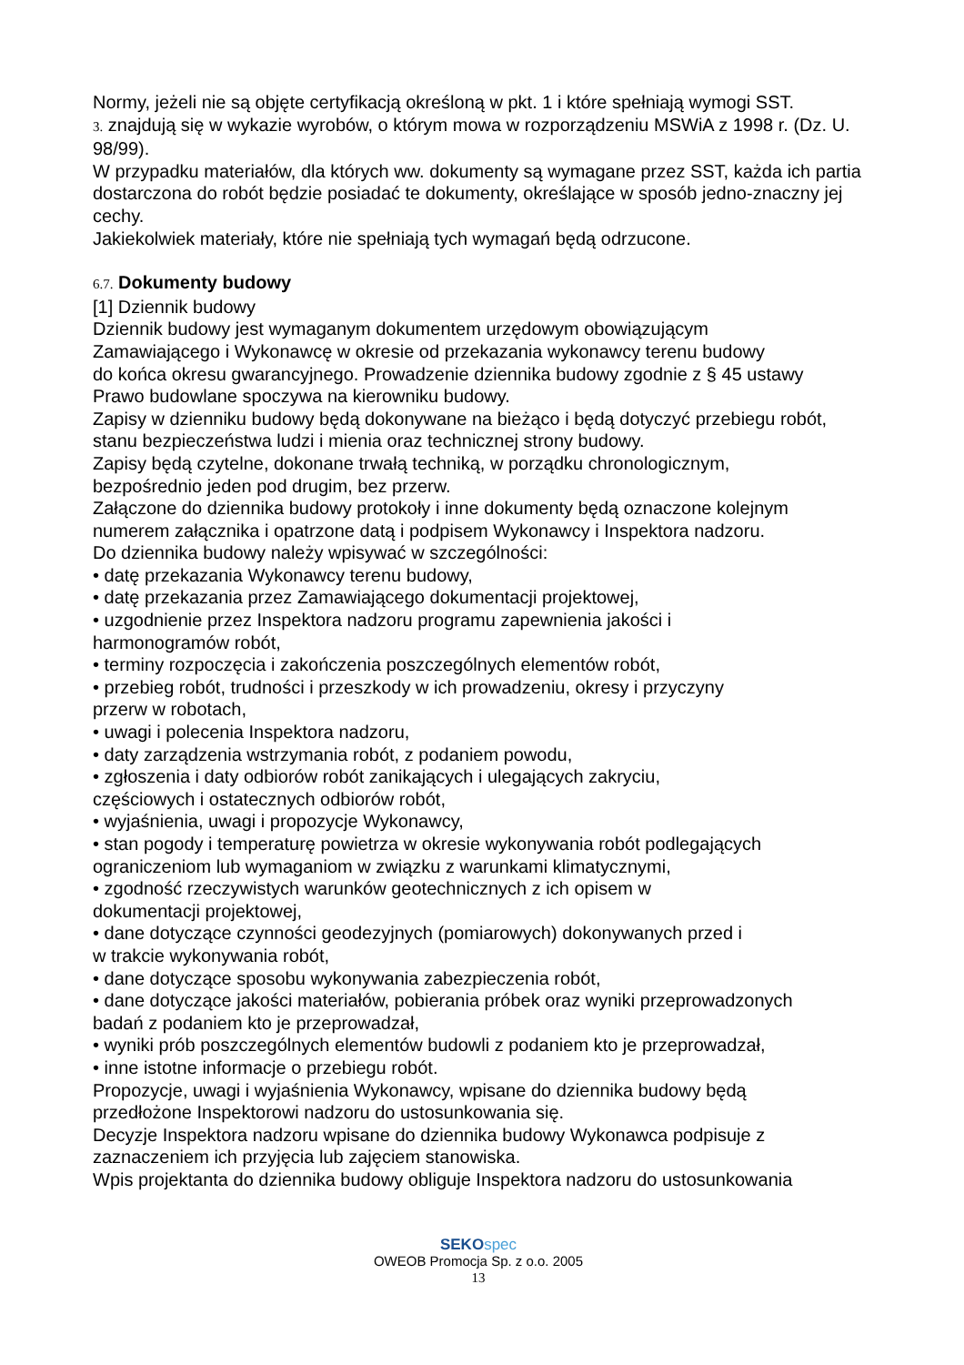Normy, jeżeli nie są objęte certyfikacją określoną w pkt. 1 i które spełniają wymogi SST.
3. znajdują się w wykazie wyrobów, o którym mowa w rozporządzeniu MSWiA z 1998 r. (Dz. U. 98/99).
W przypadku materiałów, dla których ww. dokumenty są wymagane przez SST, każda ich partia dostarczona do robót będzie posiadać te dokumenty, określające w sposób jedno-znaczny jej cechy.
Jakiekolwiek materiały, które nie spełniają tych wymagań będą odrzucone.
6.7. Dokumenty budowy
[1] Dziennik budowy
Dziennik budowy jest wymaganym dokumentem urzędowym obowiązującym
Zamawiającego i Wykonawcę w okresie od przekazania wykonawcy terenu budowy
do końca okresu gwarancyjnego. Prowadzenie dziennika budowy zgodnie z § 45 ustawy
Prawo budowlane spoczywa na kierowniku budowy.
Zapisy w dzienniku budowy będą dokonywane na bieżąco i będą dotyczyć przebiegu robót, stanu bezpieczeństwa ludzi i mienia oraz technicznej strony budowy.
Zapisy będą czytelne, dokonane trwałą techniką, w porządku chronologicznym,
bezpośrednio jeden pod drugim, bez przerw.
Załączone do dziennika budowy protokoły i inne dokumenty będą oznaczone kolejnym numerem załącznika i opatrzone datą i podpisem Wykonawcy i Inspektora nadzoru.
Do dziennika budowy należy wpisywać w szczególności:
• datę przekazania Wykonawcy terenu budowy,
• datę przekazania przez Zamawiającego dokumentacji projektowej,
• uzgodnienie przez Inspektora nadzoru programu zapewnienia jakości i
harmonogramów robót,
• terminy rozpoczęcia i zakończenia poszczególnych elementów robót,
• przebieg robót, trudności i przeszkody w ich prowadzeniu, okresy i przyczyny
przerw w robotach,
• uwagi i polecenia Inspektora nadzoru,
• daty zarządzenia wstrzymania robót, z podaniem powodu,
• zgłoszenia i daty odbiorów robót zanikających i ulegających zakryciu,
częściowych i ostatecznych odbiorów robót,
• wyjaśnienia, uwagi i propozycje Wykonawcy,
• stan pogody i temperaturę powietrza w okresie wykonywania robót podlegających
ograniczeniom lub wymaganiom w związku z warunkami klimatycznymi,
• zgodność rzeczywistych warunków geotechnicznych z ich opisem w
dokumentacji projektowej,
• dane dotyczące czynności geodezyjnych (pomiarowych) dokonywanych przed i
w trakcie wykonywania robót,
• dane dotyczące sposobu wykonywania zabezpieczenia robót,
• dane dotyczące jakości materiałów, pobierania próbek oraz wyniki przeprowadzonych
badań z podaniem kto je przeprowadzał,
• wyniki prób poszczególnych elementów budowli z podaniem kto je przeprowadzał,
• inne istotne informacje o przebiegu robót.
Propozycje, uwagi i wyjaśnienia Wykonawcy, wpisane do dziennika budowy będą
przedłożone Inspektorowi nadzoru do ustosunkowania się.
Decyzje Inspektora nadzoru wpisane do dziennika budowy Wykonawca podpisuje z
zaznaczeniem ich przyjęcia lub zajęciem stanowiska.
Wpis projektanta do dziennika budowy obliguje Inspektora nadzoru do ustosunkowania
SEKO spec
OWEOB Promocja Sp. z o.o. 2005
13